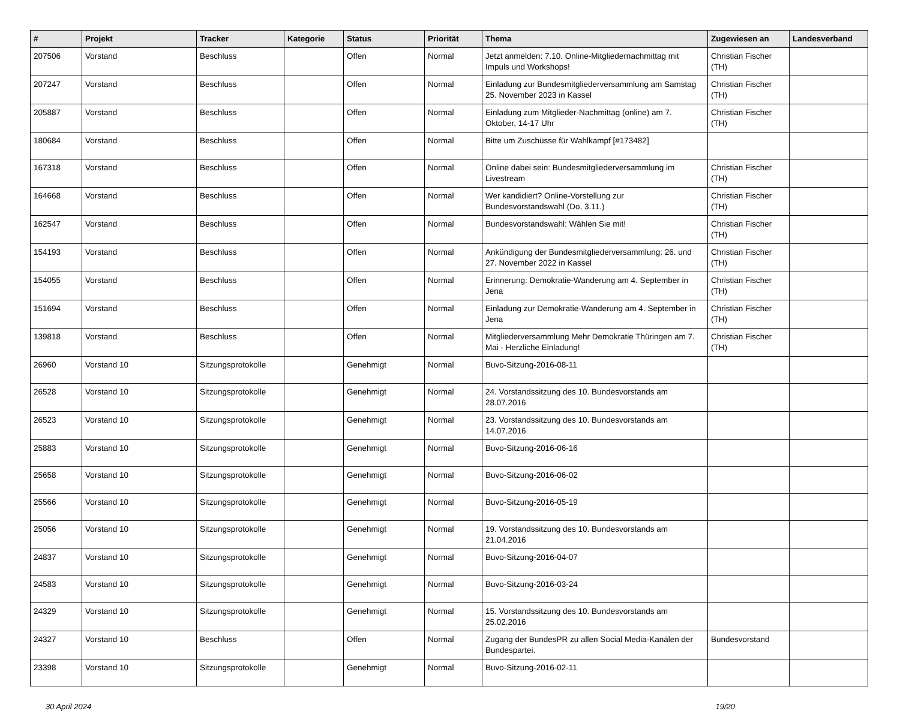| # | Projekt | Tracker | Kategorie | Status | Priorität | Thema | Zugewiesen an | Landesverband |
| --- | --- | --- | --- | --- | --- | --- | --- | --- |
| 207506 | Vorstand | Beschluss | | Offen | Normal | Jetzt anmelden: 7.10. Online-Mitgliedernachmittag mit Impuls und Workshops! | Christian Fischer (TH) | |
| 207247 | Vorstand | Beschluss | | Offen | Normal | Einladung zur Bundesmitgliederversammlung am Samstag 25. November 2023 in Kassel | Christian Fischer (TH) | |
| 205887 | Vorstand | Beschluss | | Offen | Normal | Einladung zum Mitglieder-Nachmittag (online) am 7. Oktober, 14-17 Uhr | Christian Fischer (TH) | |
| 180684 | Vorstand | Beschluss | | Offen | Normal | Bitte um Zuschüsse für Wahlkampf [#173482] | | |
| 167318 | Vorstand | Beschluss | | Offen | Normal | Online dabei sein: Bundesmitgliederversammlung im Livestream | Christian Fischer (TH) | |
| 164668 | Vorstand | Beschluss | | Offen | Normal | Wer kandidiert? Online-Vorstellung zur Bundesvorstandswahl (Do, 3.11.) | Christian Fischer (TH) | |
| 162547 | Vorstand | Beschluss | | Offen | Normal | Bundesvorstandswahl: Wählen Sie mit! | Christian Fischer (TH) | |
| 154193 | Vorstand | Beschluss | | Offen | Normal | Ankündigung der Bundesmitgliederversammlung: 26. und 27. November 2022 in Kassel | Christian Fischer (TH) | |
| 154055 | Vorstand | Beschluss | | Offen | Normal | Erinnerung: Demokratie-Wanderung am 4. September in Jena | Christian Fischer (TH) | |
| 151694 | Vorstand | Beschluss | | Offen | Normal | Einladung zur Demokratie-Wanderung am 4. September in Jena | Christian Fischer (TH) | |
| 139818 | Vorstand | Beschluss | | Offen | Normal | Mitgliederversammlung Mehr Demokratie Thüringen am 7. Mai - Herzliche Einladung! | Christian Fischer (TH) | |
| 26960 | Vorstand 10 | Sitzungsprotokolle | | Genehmigt | Normal | Buvo-Sitzung-2016-08-11 | | |
| 26528 | Vorstand 10 | Sitzungsprotokolle | | Genehmigt | Normal | 24. Vorstandssitzung des 10. Bundesvorstands am 28.07.2016 | | |
| 26523 | Vorstand 10 | Sitzungsprotokolle | | Genehmigt | Normal | 23. Vorstandssitzung des 10. Bundesvorstands am 14.07.2016 | | |
| 25883 | Vorstand 10 | Sitzungsprotokolle | | Genehmigt | Normal | Buvo-Sitzung-2016-06-16 | | |
| 25658 | Vorstand 10 | Sitzungsprotokolle | | Genehmigt | Normal | Buvo-Sitzung-2016-06-02 | | |
| 25566 | Vorstand 10 | Sitzungsprotokolle | | Genehmigt | Normal | Buvo-Sitzung-2016-05-19 | | |
| 25056 | Vorstand 10 | Sitzungsprotokolle | | Genehmigt | Normal | 19. Vorstandssitzung des 10. Bundesvorstands am 21.04.2016 | | |
| 24837 | Vorstand 10 | Sitzungsprotokolle | | Genehmigt | Normal | Buvo-Sitzung-2016-04-07 | | |
| 24583 | Vorstand 10 | Sitzungsprotokolle | | Genehmigt | Normal | Buvo-Sitzung-2016-03-24 | | |
| 24329 | Vorstand 10 | Sitzungsprotokolle | | Genehmigt | Normal | 15. Vorstandssitzung des 10. Bundesvorstands am 25.02.2016 | | |
| 24327 | Vorstand 10 | Beschluss | | Offen | Normal | Zugang der BundesPR zu allen Social Media-Kanälen der Bundespartei. | Bundesvorstand | |
| 23398 | Vorstand 10 | Sitzungsprotokolle | | Genehmigt | Normal | Buvo-Sitzung-2016-02-11 | | |
30 April 2024 19/20